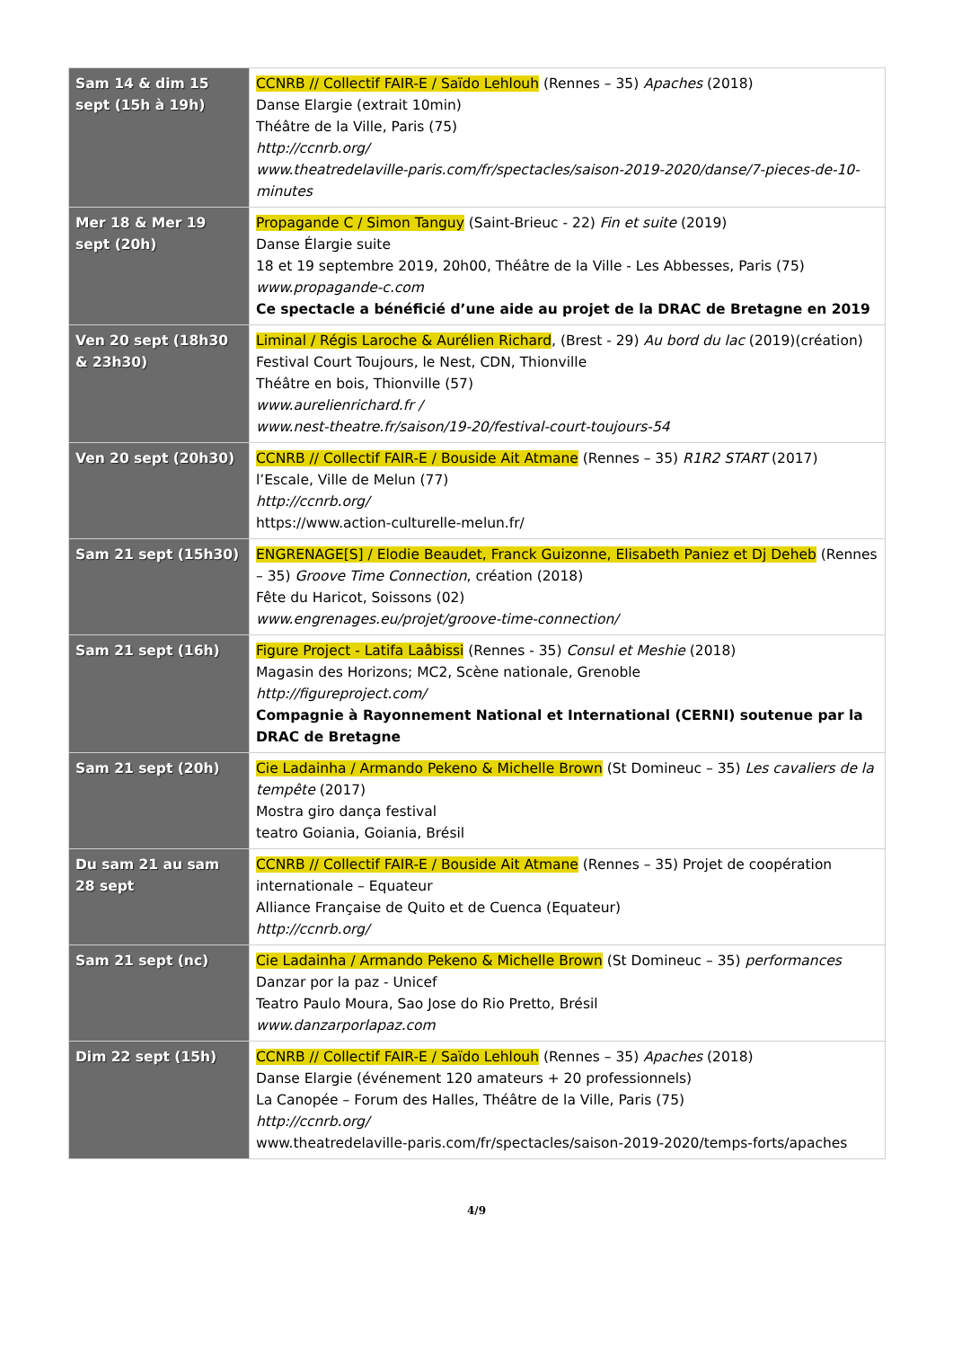| Sam 14 & dim 15 sept (15h à 19h) | CCNRB // Collectif FAIR-E / Saïdo Lehlouh (Rennes – 35) Apaches (2018) Danse Elargie (extrait 10min) Théâtre de la Ville, Paris (75) http://ccnrb.org/ www.theatredelaville-paris.com/fr/spectacles/saison-2019-2020/danse/7-pieces-de-10-minutes |
| Mer 18 & Mer 19 sept (20h) | Propagande C / Simon Tanguy (Saint-Brieuc - 22) Fin et suite (2019) Danse Élargie suite 18 et 19 septembre 2019, 20h00, Théâtre de la Ville - Les Abbesses, Paris (75) www.propagande-c.com Ce spectacle a bénéficié d’une aide au projet de la DRAC de Bretagne en 2019 |
| Ven 20 sept (18h30 & 23h30) | Liminal / Régis Laroche & Aurélien Richard , (Brest - 29) Au bord du lac (2019)(création) Festival Court Toujours, le Nest, CDN, Thionville Théâtre en bois, Thionville (57) www.aurelienrichard.fr / www.nest-theatre.fr/saison/19-20/festival-court-toujours-54 |
| Ven 20 sept (20h30) | CCNRB // Collectif FAIR-E / Bouside Ait Atmane (Rennes – 35) R1R2 START (2017) l’Escale, Ville de Melun (77) http://ccnrb.org/ https://www.action-culturelle-melun.fr/ |
| Sam 21 sept (15h30) | ENGRENAGE[S] / Elodie Beaudet, Franck Guizonne, Elisabeth Paniez et Dj Deheb (Rennes – 35) Groove Time Connection , création (2018) Fête du Haricot, Soissons (02) www.engrenages.eu/projet/groove-time-connection/ |
| Sam 21 sept (16h) | Figure Project - Latifa Laâbissi (Rennes - 35) Consul et Meshie (2018) Magasin des Horizons; MC2, Scène nationale, Grenoble http://figureproject.com/ Compagnie à Rayonnement National et International (CERNI) soutenue par la DRAC de Bretagne |
| Sam 21 sept (20h) | Cie Ladainha / Armando Pekeno & Michelle Brown (St Domineuc – 35) Les cavaliers de la tempête (2017) Mostra giro dança festival teatro Goiania, Goiania, Brésil |
| Du sam 21 au sam 28 sept | CCNRB // Collectif FAIR-E / Bouside Ait Atmane (Rennes – 35) Projet de coopération internationale – Equateur Alliance Française de Quito et de Cuenca (Equateur) http://ccnrb.org/ |
| Sam 21 sept (nc) | Cie Ladainha / Armando Pekeno & Michelle Brown (St Domineuc – 35) performances Danzar por la paz - Unicef Teatro Paulo Moura, Sao Jose do Rio Pretto, Brésil www.danzarporlapaz.com |
| Dim 22 sept (15h) | CCNRB // Collectif FAIR-E / Saïdo Lehlouh (Rennes – 35) Apaches (2018) Danse Elargie (événement 120 amateurs + 20 professionnels) La Canopée – Forum des Halles, Théâtre de la Ville, Paris (75) http://ccnrb.org/ www.theatredelaville-paris.com/fr/spectacles/saison-2019-2020/temps-forts/apaches |
4/9